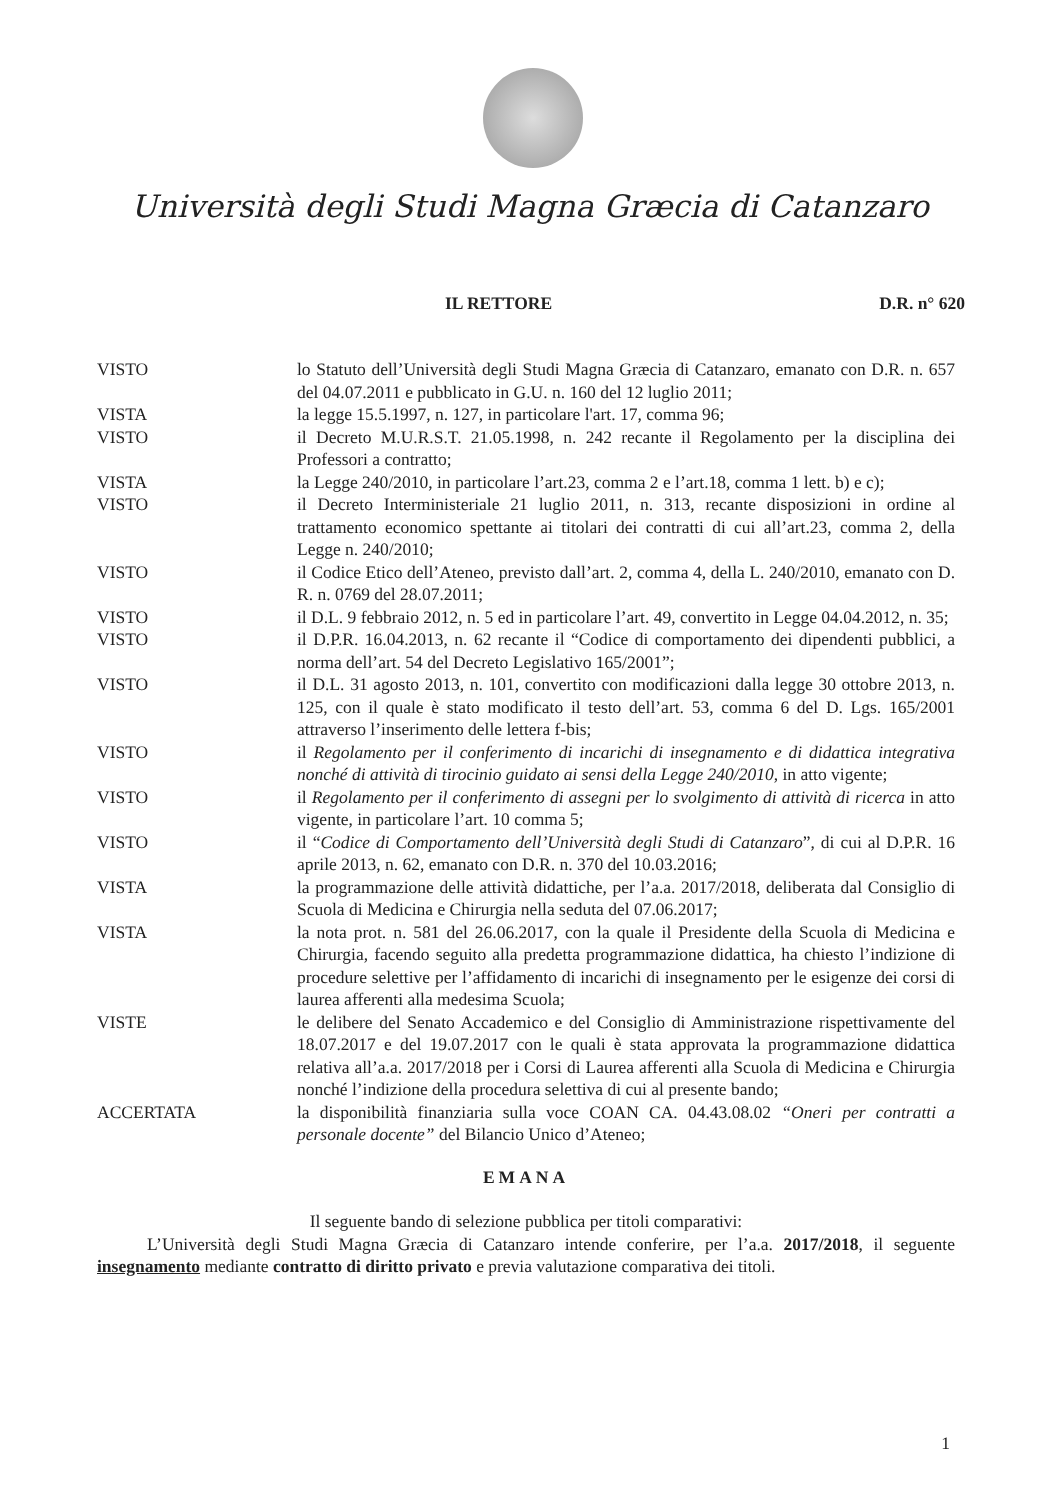Università degli Studi Magna Græcia di Catanzaro
IL RETTORE D.R. n° 620
VISTO lo Statuto dell’Università degli Studi Magna Græcia di Catanzaro, emanato con D.R. n. 657 del 04.07.2011 e pubblicato in G.U. n. 160 del 12 luglio 2011;
VISTA la legge 15.5.1997, n. 127, in particolare l'art. 17, comma 96;
VISTO il Decreto M.U.R.S.T. 21.05.1998, n. 242 recante il Regolamento per la disciplina dei Professori a contratto;
VISTA la Legge 240/2010, in particolare l’art.23, comma 2 e l’art.18, comma 1 lett. b) e c);
VISTO il Decreto Interministeriale 21 luglio 2011, n. 313, recante disposizioni in ordine al trattamento economico spettante ai titolari dei contratti di cui all’art.23, comma 2, della Legge n. 240/2010;
VISTO il Codice Etico dell’Ateneo, previsto dall’art. 2, comma 4, della L. 240/2010, emanato con D. R. n. 0769 del 28.07.2011;
VISTO il D.L. 9 febbraio 2012, n. 5 ed in particolare l’art. 49, convertito in Legge 04.04.2012, n. 35;
VISTO il D.P.R. 16.04.2013, n. 62 recante il “Codice di comportamento dei dipendenti pubblici, a norma dell’art. 54 del Decreto Legislativo 165/2001”;
VISTO il D.L. 31 agosto 2013, n. 101, convertito con modificazioni dalla legge 30 ottobre 2013, n. 125, con il quale è stato modificato il testo dell’art. 53, comma 6 del D. Lgs. 165/2001 attraverso l’inserimento delle lettera f-bis;
VISTO il Regolamento per il conferimento di incarichi di insegnamento e di didattica integrativa nonché di attività di tirocinio guidato ai sensi della Legge 240/2010, in atto vigente;
VISTO il Regolamento per il conferimento di assegni per lo svolgimento di attività di ricerca in atto vigente, in particolare l’art. 10 comma 5;
VISTO il “Codice di Comportamento dell’Università degli Studi di Catanzaro”, di cui al D.P.R. 16 aprile 2013, n. 62, emanato con D.R. n. 370 del 10.03.2016;
VISTA la programmazione delle attività didattiche, per l’a.a. 2017/2018, deliberata dal Consiglio di Scuola di Medicina e Chirurgia nella seduta del 07.06.2017;
VISTA la nota prot. n. 581 del 26.06.2017, con la quale il Presidente della Scuola di Medicina e Chirurgia, facendo seguito alla predetta programmazione didattica, ha chiesto l’indizione di procedure selettive per l’affidamento di incarichi di insegnamento per le esigenze dei corsi di laurea afferenti alla medesima Scuola;
VISTE le delibere del Senato Accademico e del Consiglio di Amministrazione rispettivamente del 18.07.2017 e del 19.07.2017 con le quali è stata approvata la programmazione didattica relativa all’a.a. 2017/2018 per i Corsi di Laurea afferenti alla Scuola di Medicina e Chirurgia nonché l’indizione della procedura selettiva di cui al presente bando;
ACCERTATA la disponibilità finanziaria sulla voce COAN CA. 04.43.08.02 “Oneri per contratti a personale docente” del Bilancio Unico d’Ateneo;
EMANA
Il seguente bando di selezione pubblica per titoli comparativi:
L’Università degli Studi Magna Græcia di Catanzaro intende conferire, per l’a.a. 2017/2018, il seguente insegnamento mediante contratto di diritto privato e previa valutazione comparativa dei titoli.
1